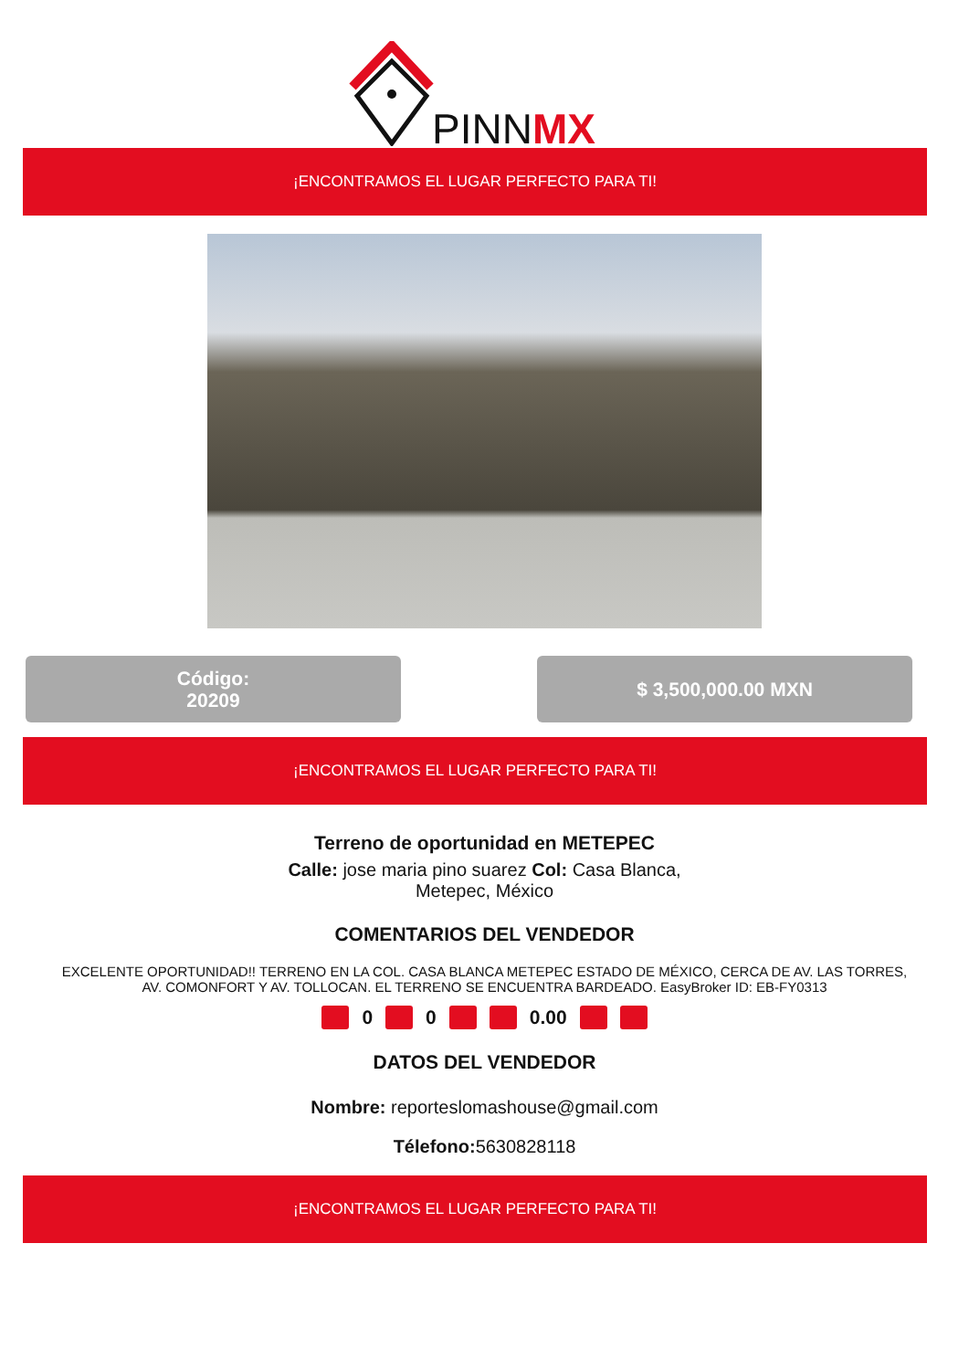PINNMX
¡ENCONTRAMOS EL LUGAR PERFECTO PARA TI!
Código:
20209
$ 3,500,000.00 MXN
¡ENCONTRAMOS EL LUGAR PERFECTO PARA TI!
Terreno de oportunidad en METEPEC
Calle: jose maria pino suarez Col: Casa Blanca,
Metepec, México
COMENTARIOS DEL VENDEDOR
EXCELENTE OPORTUNIDAD!! TERRENO EN LA COL. CASA BLANCA METEPEC ESTADO DE MÉXICO, CERCA DE AV. LAS TORRES,
AV. COMONFORT Y AV. TOLLOCAN. EL TERRENO SE ENCUENTRA BARDEADO. EasyBroker ID: EB-FY0313
0 0 0.00
DATOS DEL VENDEDOR
Nombre: reporteslomashouse@gmail.com
Télefono: 5630828118
¡ENCONTRAMOS EL LUGAR PERFECTO PARA TI!